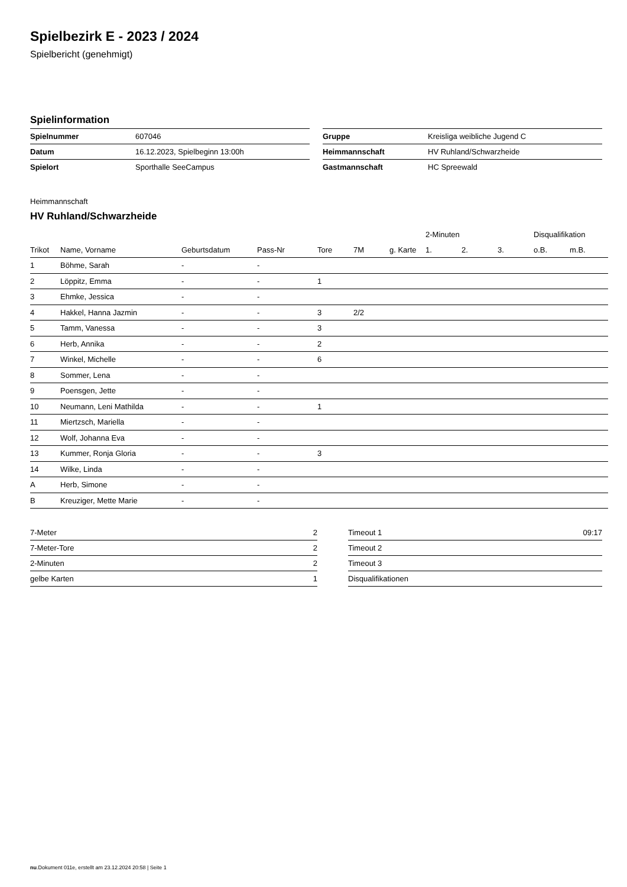Spielbezirk E - 2023 / 2024
Spielbericht (genehmigt)
Spielinformation
| Spielnummer | 607046 |
| Datum | 16.12.2023, Spielbeginn 13:00h |
| Spielort | Sporthalle SeeCampus |
| Gruppe | Kreisliga weibliche Jugend C |
| Heimmannschaft | HV Ruhland/Schwarzheide |
| Gastmannschaft | HC Spreewald |
Heimmannschaft
HV Ruhland/Schwarzheide
| | | | | | | | 2-Minuten | | | Disqualifikation | |
| --- | --- | --- | --- | --- | --- | --- | --- | --- | --- | --- | --- |
| Trikot | Name, Vorname | Geburtsdatum | Pass-Nr | Tore | 7M | g. Karte | 1. | 2. | 3. | o.B. | m.B. |
| 1 | Böhme, Sarah | - | - | | | | | | | | |
| 2 | Löppitz, Emma | - | - | 1 | | | | | | | |
| 3 | Ehmke, Jessica | - | - | | | | | | | | |
| 4 | Hakkel, Hanna Jazmin | - | - | 3 | 2/2 | | | | | | |
| 5 | Tamm, Vanessa | - | - | 3 | | | | | | | |
| 6 | Herb, Annika | - | - | 2 | | | | | | | |
| 7 | Winkel, Michelle | - | - | 6 | | | | | | | |
| 8 | Sommer, Lena | - | - | | | | | | | | |
| 9 | Poensgen, Jette | - | - | | | | | | | | |
| 10 | Neumann, Leni Mathilda | - | - | 1 | | | | | | | |
| 11 | Miertzsch, Mariella | - | - | | | | | | | | |
| 12 | Wolf, Johanna Eva | - | - | | | | | | | | |
| 13 | Kummer, Ronja Gloria | - | - | 3 | | | | | | | |
| 14 | Wilke, Linda | - | - | | | | | | | | |
| A | Herb, Simone | - | - | | | | | | | | |
| B | Kreuziger, Mette Marie | - | - | | | | | | | | |
| 7-Meter | 2 |
| 7-Meter-Tore | 2 |
| 2-Minuten | 2 |
| gelbe Karten | 1 |
| Timeout 1 | 09:17 |
| Timeout 2 | |
| Timeout 3 | |
| Disqualifikationen | |
nu.Dokument 011e, erstellt am 23.12.2024 20:58 | Seite 1